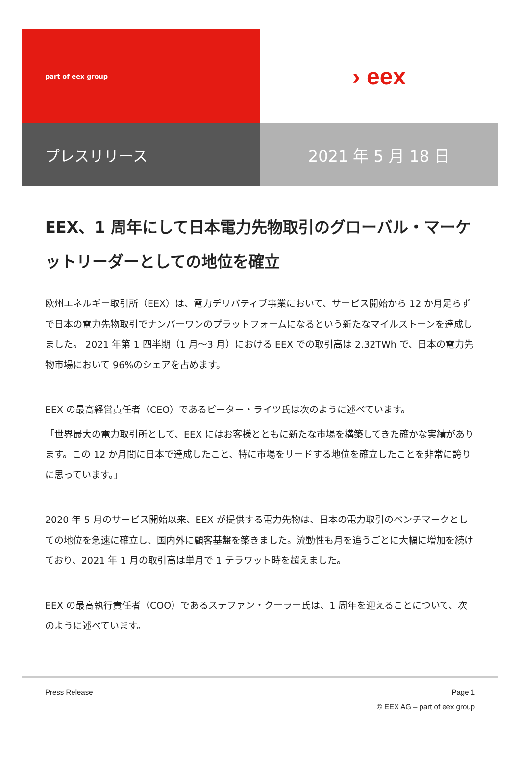part of eex group
› eex
プレスリリース
2021 年 5 月 18 日
EEX、1 周年にして日本電力先物取引のグローバル・マーケットリーダーとしての地位を確立
欧州エネルギー取引所（EEX）は、電力デリバティブ事業において、サービス開始から 12 か月足らずで日本の電力先物取引でナンバーワンのプラットフォームになるという新たなマイルストーンを達成しました。 2021 年第 1 四半期（1 月～3 月）における EEX での取引高は 2.32TWh で、日本の電力先物市場において 96%のシェアを占めます。
EEX の最高経営責任者（CEO）であるピーター・ライツ氏は次のように述べています。
「世界最大の電力取引所として、EEX にはお客様とともに新たな市場を構築してきた確かな実績があります。この 12 か月間に日本で達成したこと、特に市場をリードする地位を確立したことを非常に誇りに思っています。」
2020 年 5 月のサービス開始以来、EEX が提供する電力先物は、日本の電力取引のベンチマークとしての地位を急速に確立し、国内外に顧客基盤を築きました。流動性も月を追うごとに大幅に増加を続けており、2021 年 1 月の取引高は単月で 1 テラワット時を超えました。
EEX の最高執行責任者（COO）であるステファン・クーラー氏は、1 周年を迎えることについて、次のように述べています。
Press Release Page 1
© EEX AG – part of eex group